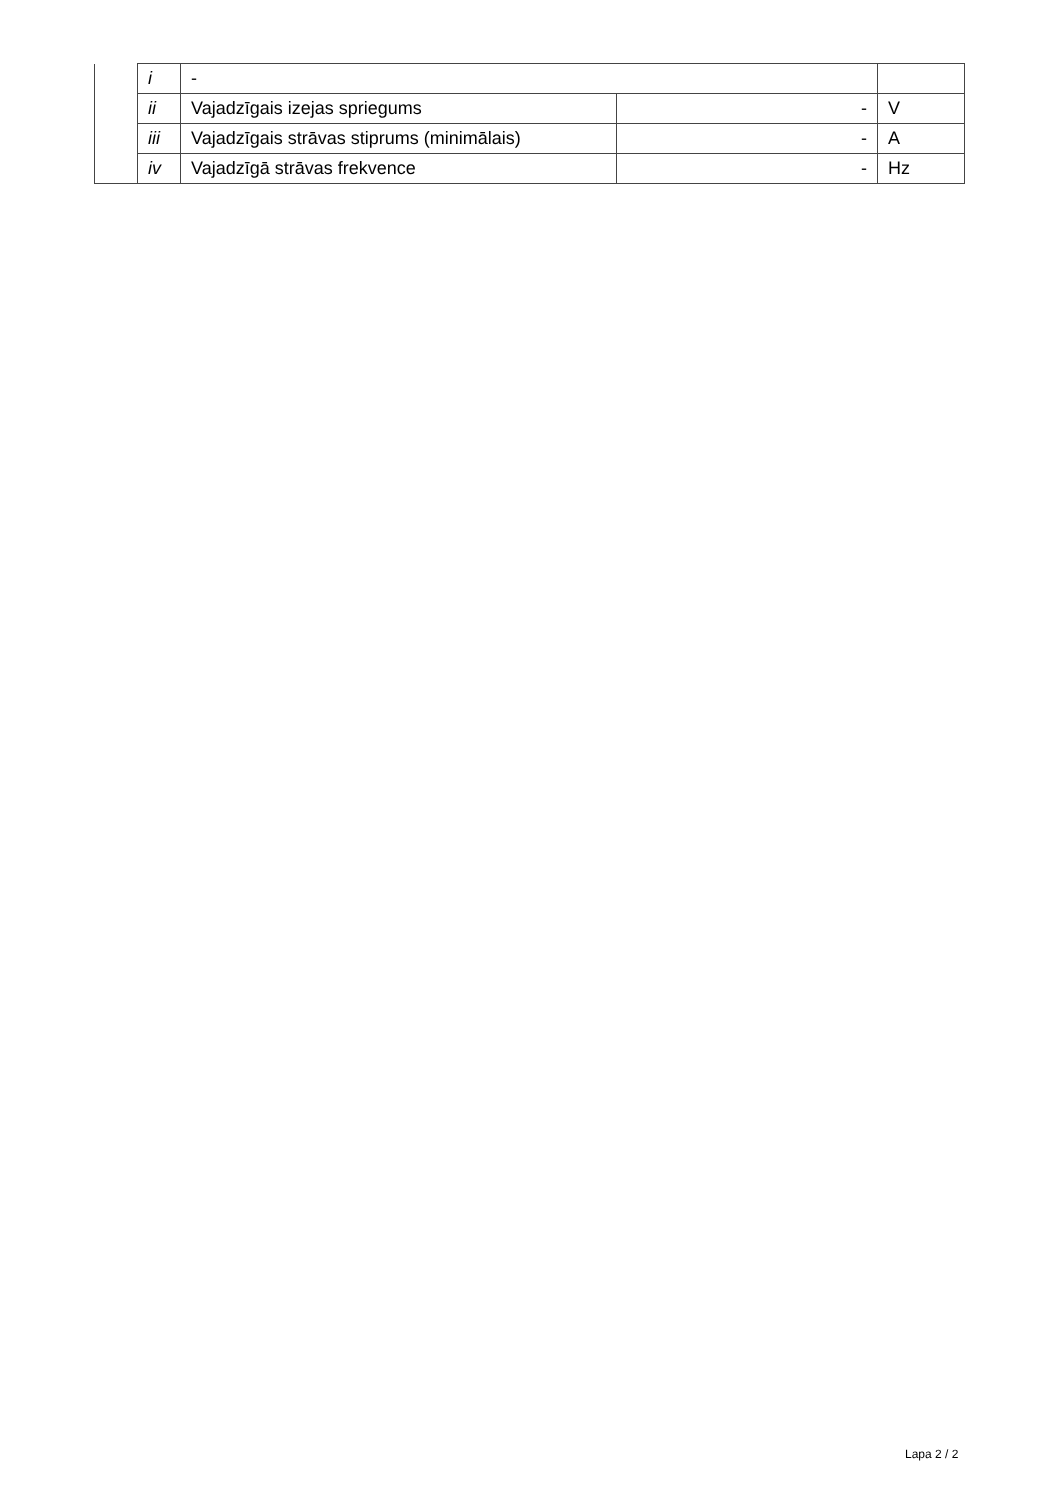| | i | - | | |
| | ii | Vajadzīgais izejas spriegums | - | V |
| | iii | Vajadzīgais strāvas stiprums (minimālais) | - | A |
| | iv | Vajadzīgā strāvas frekvence | - | Hz |
Lapa 2 / 2